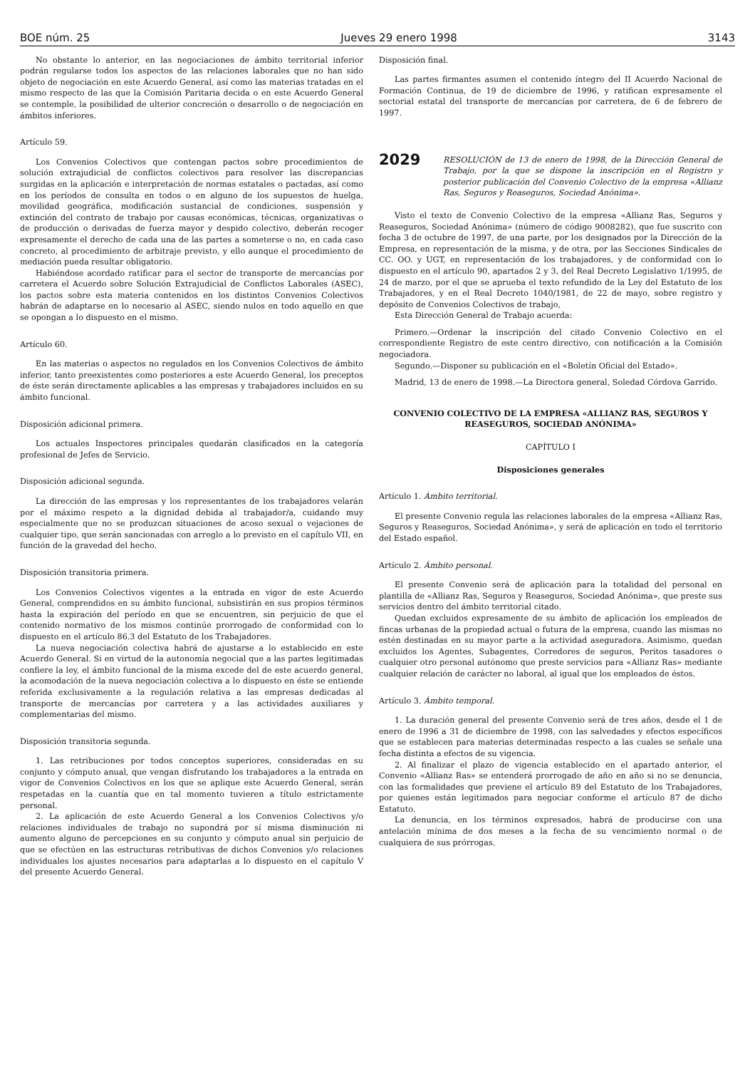BOE núm. 25 Jueves 29 enero 1998 3143
No obstante lo anterior, en las negociaciones de ámbito territorial inferior podrán regularse todos los aspectos de las relaciones laborales que no han sido objeto de negociación en este Acuerdo General, así como las materias tratadas en el mismo respecto de las que la Comisión Paritaria decida o en este Acuerdo General se contemple, la posibilidad de ulterior concreción o desarrollo o de negociación en ámbitos inferiores.
Artículo 59.
Los Convenios Colectivos que contengan pactos sobre procedimientos de solución extrajudicial de conflictos colectivos para resolver las discrepancias surgidas en la aplicación e interpretación de normas estatales o pactadas, así como en los períodos de consulta en todos o en alguno de los supuestos de huelga, movilidad geográfica, modificación sustancial de condiciones, suspensión y extinción del contrato de trabajo por causas económicas, técnicas, organizativas o de producción o derivadas de fuerza mayor y despido colectivo, deberán recoger expresamente el derecho de cada una de las partes a someterse o no, en cada caso concreto, al procedimiento de arbitraje previsto, y ello aunque el procedimiento de mediación pueda resultar obligatorio.
Habiéndose acordado ratificar para el sector de transporte de mercancías por carretera el Acuerdo sobre Solución Extrajudicial de Conflictos Laborales (ASEC), los pactos sobre esta materia contenidos en los distintos Convenios Colectivos habrán de adaptarse en lo necesario al ASEC, siendo nulos en todo aquello en que se opongan a lo dispuesto en el mismo.
Artículo 60.
En las materias o aspectos no regulados en los Convenios Colectivos de ámbito inferior, tanto preexistentes como posteriores a este Acuerdo General, los preceptos de éste serán directamente aplicables a las empresas y trabajadores incluidos en su ámbito funcional.
Disposición adicional primera.
Los actuales Inspectores principales quedarán clasificados en la categoría profesional de Jefes de Servicio.
Disposición adicional segunda.
La dirección de las empresas y los representantes de los trabajadores velarán por el máximo respeto a la dignidad debida al trabajador/a, cuidando muy especialmente que no se produzcan situaciones de acoso sexual o vejaciones de cualquier tipo, que serán sancionadas con arreglo a lo previsto en el capítulo VII, en función de la gravedad del hecho.
Disposición transitoria primera.
Los Convenios Colectivos vigentes a la entrada en vigor de este Acuerdo General, comprendidos en su ámbito funcional, subsistirán en sus propios términos hasta la expiración del período en que se encuentren, sin perjuicio de que el contenido normativo de los mismos continúe prorrogado de conformidad con lo dispuesto en el artículo 86.3 del Estatuto de los Trabajadores.
La nueva negociación colectiva habrá de ajustarse a lo establecido en este Acuerdo General. Si en virtud de la autonomía negocial que a las partes legitimadas confiere la ley, el ámbito funcional de la misma excede del de este acuerdo general, la acomodación de la nueva negociación colectiva a lo dispuesto en éste se entiende referida exclusivamente a la regulación relativa a las empresas dedicadas al transporte de mercancías por carretera y a las actividades auxiliares y complementarias del mismo.
Disposición transitoria segunda.
1. Las retribuciones por todos conceptos superiores, consideradas en su conjunto y cómputo anual, que vengan disfrutando los trabajadores a la entrada en vigor de Convenios Colectivos en los que se aplique este Acuerdo General, serán respetadas en la cuantía que en tal momento tuvieren a título estrictamente personal.
2. La aplicación de este Acuerdo General a los Convenios Colectivos y/o relaciones individuales de trabajo no supondrá por sí misma disminución ni aumento alguno de percepciones en su conjunto y cómputo anual sin perjuicio de que se efectúen en las estructuras retributivas de dichos Convenios y/o relaciones individuales los ajustes necesarios para adaptarlas a lo dispuesto en el capítulo V del presente Acuerdo General.
Disposición final.
Las partes firmantes asumen el contenido íntegro del II Acuerdo Nacional de Formación Continua, de 19 de diciembre de 1996, y ratifican expresamente el sectorial estatal del transporte de mercancías por carretera, de 6 de febrero de 1997.
2029 RESOLUCIÓN de 13 de enero de 1998, de la Dirección General de Trabajo, por la que se dispone la inscripción en el Registro y posterior publicación del Convenio Colectivo de la empresa «Allianz Ras, Seguros y Reaseguros, Sociedad Anónima».
Visto el texto de Convenio Colectivo de la empresa «Allianz Ras, Seguros y Reaseguros, Sociedad Anónima» (número de código 9008282), que fue suscrito con fecha 3 de octubre de 1997, de una parte, por los designados por la Dirección de la Empresa, en representación de la misma, y de otra, por las Secciones Sindicales de CC. OO. y UGT, en representación de los trabajadores, y de conformidad con lo dispuesto en el artículo 90, apartados 2 y 3, del Real Decreto Legislativo 1/1995, de 24 de marzo, por el que se aprueba el texto refundido de la Ley del Estatuto de los Trabajadores, y en el Real Decreto 1040/1981, de 22 de mayo, sobre registro y depósito de Convenios Colectivos de trabajo,
Esta Dirección General de Trabajo acuerda:
Primero.—Ordenar la inscripción del citado Convenio Colectivo en el correspondiente Registro de este centro directivo, con notificación a la Comisión negociadora.
Segundo.—Disponer su publicación en el «Boletín Oficial del Estado».
Madrid, 13 de enero de 1998.—La Directora general, Soledad Córdova Garrido.
CONVENIO COLECTIVO DE LA EMPRESA «ALLIANZ RAS, SEGUROS Y REASEGUROS, SOCIEDAD ANÓNIMA»
CAPÍTULO I
Disposiciones generales
Artículo 1. Ámbito territorial.
El presente Convenio regula las relaciones laborales de la empresa «Allianz Ras, Seguros y Reaseguros, Sociedad Anónima», y será de aplicación en todo el territorio del Estado español.
Artículo 2. Ámbito personal.
El presente Convenio será de aplicación para la totalidad del personal en plantilla de «Allianz Ras, Seguros y Reaseguros, Sociedad Anónima», que preste sus servicios dentro del ámbito territorial citado.
Quedan excluidos expresamente de su ámbito de aplicación los empleados de fincas urbanas de la propiedad actual o futura de la empresa, cuando las mismas no estén destinadas en su mayor parte a la actividad aseguradora. Asimismo, quedan excluidos los Agentes, Subagentes, Corredores de seguros, Peritos tasadores o cualquier otro personal autónomo que preste servicios para «Allianz Ras» mediante cualquier relación de carácter no laboral, al igual que los empleados de éstos.
Artículo 3. Ámbito temporal.
1. La duración general del presente Convenio será de tres años, desde el 1 de enero de 1996 a 31 de diciembre de 1998, con las salvedades y efectos específicos que se establecen para materias determinadas respecto a las cuales se señale una fecha distinta a efectos de su vigencia.
2. Al finalizar el plazo de vigencia establecido en el apartado anterior, el Convenio «Allianz Ras» se entenderá prorrogado de año en año si no se denuncia, con las formalidades que previene el artículo 89 del Estatuto de los Trabajadores, por quienes están legitimados para negociar conforme el artículo 87 de dicho Estatuto.
La denuncia, en los términos expresados, habrá de producirse con una antelación mínima de dos meses a la fecha de su vencimiento normal o de cualquiera de sus prórrogas.